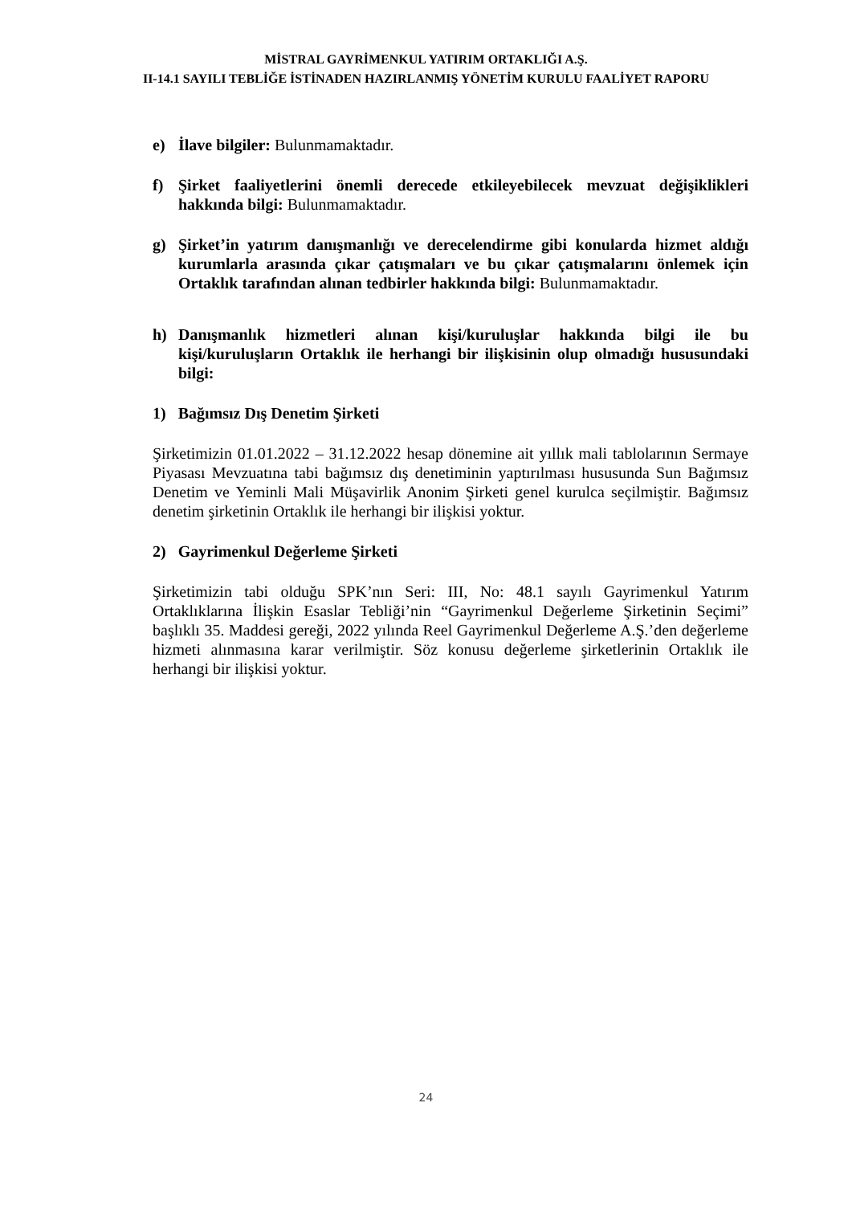MİSTRAL GAYRİMENKUL YATIRIM ORTAKLIĞI A.Ş.
II-14.1 SAYILI TEBLİĞE İSTİNADEN HAZIRLANMIŞ YÖNETİM KURULU FAALİYET RAPORU
e) İlave bilgiler: Bulunmamaktadır.
f) Şirket faaliyetlerini önemli derecede etkileyebilecek mevzuat değişiklikleri hakkında bilgi: Bulunmamaktadır.
g) Şirket’in yatırım danışmanlığı ve derecelendirme gibi konularda hizmet aldığı kurumlarla arasında çıkar çatışmaları ve bu çıkar çatışmalarını önlemek için Ortaklık tarafından alınan tedbirler hakkında bilgi: Bulunmamaktadır.
h) Danışmanlık hizmetleri alınan kişi/kuruluşlar hakkında bilgi ile bu kişi/kuruluşların Ortaklık ile herhangi bir ilişkisinin olup olmadığı hususundaki bilgi:
1) Bağımsız Dış Denetim Şirketi
Şirketimizin 01.01.2022 – 31.12.2022 hesap dönemine ait yıllık mali tablolarının Sermaye Piyasası Mevzuatına tabi bağımsız dış denetiminin yaptırılması hususunda Sun Bağımsız Denetim ve Yeminli Mali Müşavirlik Anonim Şirketi genel kurulca seçilmiştir. Bağımsız denetim şirketinin Ortaklık ile herhangi bir ilişkisi yoktur.
2) Gayrimenkul Değerleme Şirketi
Şirketimizin tabi olduğu SPK’nın Seri: III, No: 48.1 sayılı Gayrimenkul Yatırım Ortaklıklarına İlişkin Esaslar Tebliği’nin “Gayrimenkul Değerleme Şirketinin Seçimi” başlıklı 35. Maddesi gereği, 2022 yılında Reel Gayrimenkul Değerleme A.Ş.’den değerleme hizmeti alınmasına karar verilmiştir. Söz konusu değerleme şirketlerinin Ortaklık ile herhangi bir ilişkisi yoktur.
24